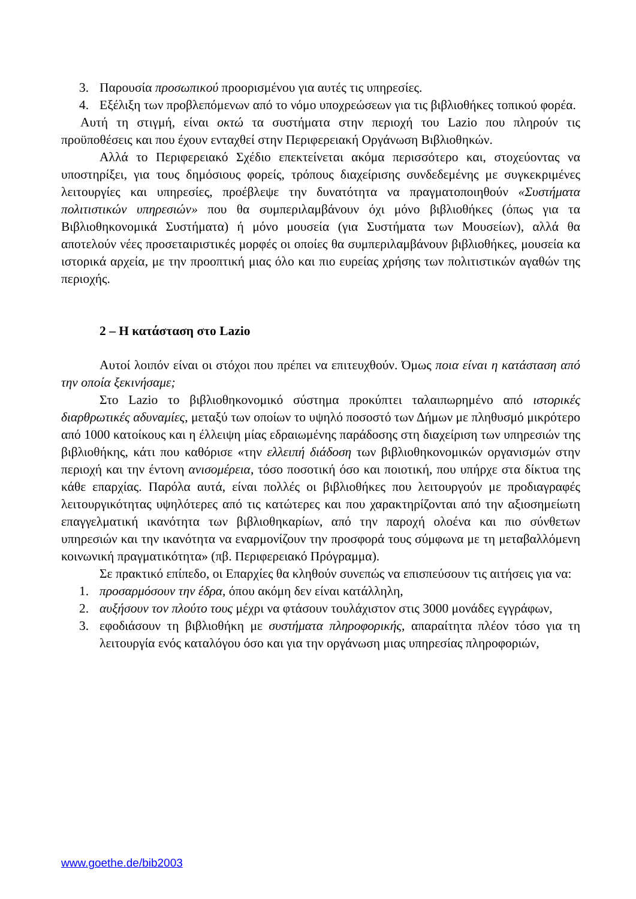3. Παρουσία προσωπικού προορισμένου για αυτές τις υπηρεσίες.
4. Εξέλιξη των προβλεπόμενων από το νόμο υποχρεώσεων για τις βιβλιοθήκες τοπικού φορέα.
Αυτή τη στιγμή, είναι οκτώ τα συστήματα στην περιοχή του Lazio που πληρούν τις προϋποθέσεις και που έχουν ενταχθεί στην Περιφερειακή Οργάνωση Βιβλιοθηκών.
Αλλά το Περιφερειακό Σχέδιο επεκτείνεται ακόμα περισσότερο και, στοχεύοντας να υποστηρίξει, για τους δημόσιους φορείς, τρόπους διαχείρισης συνδεδεμένης με συγκεκριμένες λειτουργίες και υπηρεσίες, προέβλεψε την δυνατότητα να πραγματοποιηθούν «Συστήματα πολιτιστικών υπηρεσιών» που θα συμπεριλαμβάνουν όχι μόνο βιβλιοθήκες (όπως για τα Βιβλιοθηκονομικά Συστήματα) ή μόνο μουσεία (για Συστήματα των Μουσείων), αλλά θα αποτελούν νέες προσεταιριστικές μορφές οι οποίες θα συμπεριλαμβάνουν βιβλιοθήκες, μουσεία κα ιστορικά αρχεία, με την προοπτική μιας όλο και πιο ευρείας χρήσης των πολιτιστικών αγαθών της περιοχής.
2 – Η κατάσταση στο Lazio
Αυτοί λοιπόν είναι οι στόχοι που πρέπει να επιτευχθούν. Όμως ποια είναι η κατάσταση από την οποία ξεκινήσαμε;
Στο Lazio το βιβλιοθηκονομικό σύστημα προκύπτει ταλαιπωρημένο από ιστορικές διαρθρωτικές αδυναμίες, μεταξύ των οποίων το υψηλό ποσοστό των Δήμων με πληθυσμό μικρότερο από 1000 κατοίκους και η έλλειψη μίας εδραιωμένης παράδοσης στη διαχείριση των υπηρεσιών της βιβλιοθήκης, κάτι που καθόρισε «την ελλειπή διάδοση των βιβλιοθηκονομικών οργανισμών στην περιοχή και την έντονη ανισομέρεια, τόσο ποσοτική όσο και ποιοτική, που υπήρχε στα δίκτυα της κάθε επαρχίας. Παρόλα αυτά, είναι πολλές οι βιβλιοθήκες που λειτουργούν με προδιαγραφές λειτουργικότητας υψηλότερες από τις κατώτερες και που χαρακτηρίζονται από την αξιοσημείωτη επαγγελματική ικανότητα των βιβλιοθηκαρίων, από την παροχή ολοένα και πιο σύνθετων υπηρεσιών και την ικανότητα να εναρμονίζουν την προσφορά τους σύμφωνα με τη μεταβαλλόμενη κοινωνική πραγματικότητα» (πβ. Περιφερειακό Πρόγραμμα).
Σε πρακτικό επίπεδο, οι Επαρχίες θα κληθούν συνεπώς να επισπεύσουν τις αιτήσεις για να:
1. προσαρμόσουν την έδρα, όπου ακόμη δεν είναι κατάλληλη,
2. αυξήσουν τον πλούτο τους μέχρι να φτάσουν τουλάχιστον στις 3000 μονάδες εγγράφων,
3. εφοδιάσουν τη βιβλιοθήκη με συστήματα πληροφορικής, απαραίτητα πλέον τόσο για τη λειτουργία ενός καταλόγου όσο και για την οργάνωση μιας υπηρεσίας πληροφοριών,
www.goethe.de/bib2003